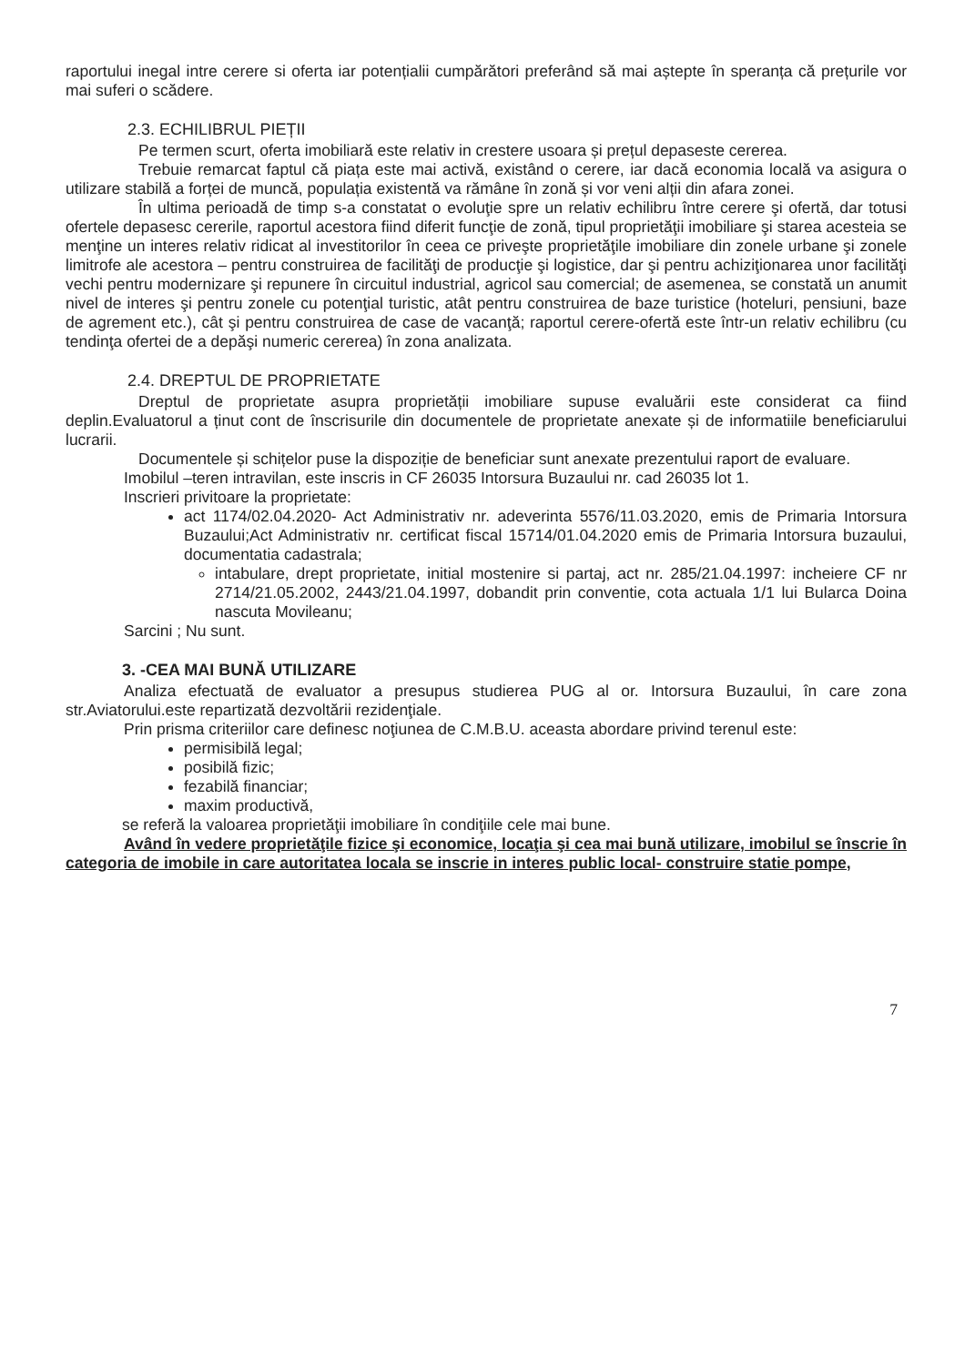raportului inegal intre cerere si oferta iar potențialii cumpărători preferând să mai aștepte în speranța că prețurile vor mai suferi o scădere.
2.3. ECHILIBRUL PIEȚII
Pe termen scurt, oferta imobiliară este relativ in crestere usoara și prețul depaseste cererea.
Trebuie remarcat faptul că piața este mai activă, existând o cerere, iar dacă economia locală va asigura o utilizare stabilă a forței de muncă, populația existentă va rămâne în zonă și vor veni alții din afara zonei.
În ultima perioadă de timp s-a constatat o evoluţie spre un relativ echilibru între cerere şi ofertă, dar totusi ofertele depasesc cererile, raportul acestora fiind diferit funcţie de zonă, tipul proprietăţii imobiliare şi starea acesteia se menţine un interes relativ ridicat al investitorilor în ceea ce priveşte proprietăţile imobiliare din zonele urbane şi zonele limitrofe ale acestora – pentru construirea de facilităţi de producţie şi logistice, dar şi pentru achiziţionarea unor facilităţi vechi pentru modernizare şi repunere în circuitul industrial, agricol sau comercial; de asemenea, se constată un anumit nivel de interes şi pentru zonele cu potenţial turistic, atât pentru construirea de baze turistice (hoteluri, pensiuni, baze de agrement etc.), cât şi pentru construirea de case de vacanţă; raportul cerere-ofertă este într-un relativ echilibru (cu tendinţa ofertei de a depăşi numeric cererea) în zona analizata.
2.4. DREPTUL DE PROPRIETATE
Dreptul de proprietate asupra proprietății imobiliare supuse evaluării este considerat ca fiind deplin.Evaluatorul a ținut cont de înscrisurile din documentele de proprietate anexate și de informatiile beneficiarului lucrarii.
Documentele și schițelor puse la dispoziție de beneficiar sunt anexate prezentului raport de evaluare.
Imobilul –teren intravilan, este inscris in CF 26035 Intorsura Buzaului nr. cad 26035 lot 1.
Inscrieri privitoare la proprietate:
act 1174/02.04.2020- Act Administrativ nr. adeverinta 5576/11.03.2020, emis de Primaria Intorsura Buzaului;Act Administrativ nr. certificat fiscal 15714/01.04.2020 emis de Primaria Intorsura buzaului, documentatia cadastrala;
intabulare, drept proprietate, initial mostenire si partaj, act nr. 285/21.04.1997: incheiere CF nr 2714/21.05.2002, 2443/21.04.1997, dobandit prin conventie, cota actuala 1/1 lui Bularca Doina nascuta Movileanu;
Sarcini ; Nu sunt.
3. -CEA MAI BUNĂ UTILIZARE
Analiza efectuată de evaluator a presupus studierea PUG al or. Intorsura Buzaului, în care zona str.Aviatorului.este repartizată dezvoltării rezidenţiale.
Prin prisma criteriilor care definesc noţiunea de C.M.B.U. aceasta abordare privind terenul este:
permisibilă legal;
posibilă fizic;
fezabilă financiar;
maxim productivă,
se referă la valoarea proprietăţii imobiliare în condiţiile cele mai bune.
Având în vedere proprietăţile fizice şi economice, locaţia şi cea mai bună utilizare, imobilul se înscrie în categoria de imobile in care autoritatea locala se inscrie in interes public local- construire statie pompe,
7